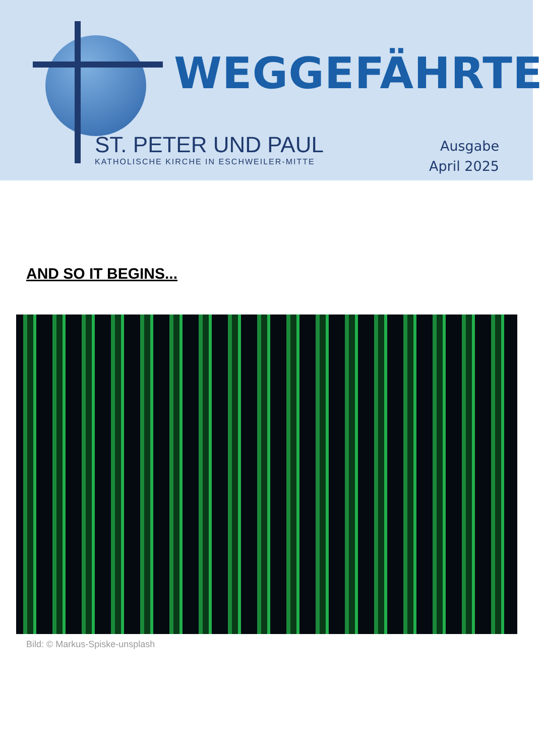WEGGEFÄHRTE
ST. PETER UND PAUL
KATHOLISCHE KIRCHE IN ESCHWEILER-MITTE
Ausgabe
April 2025
AND SO IT BEGINS...
Bild: © Markus-Spiske-unsplash